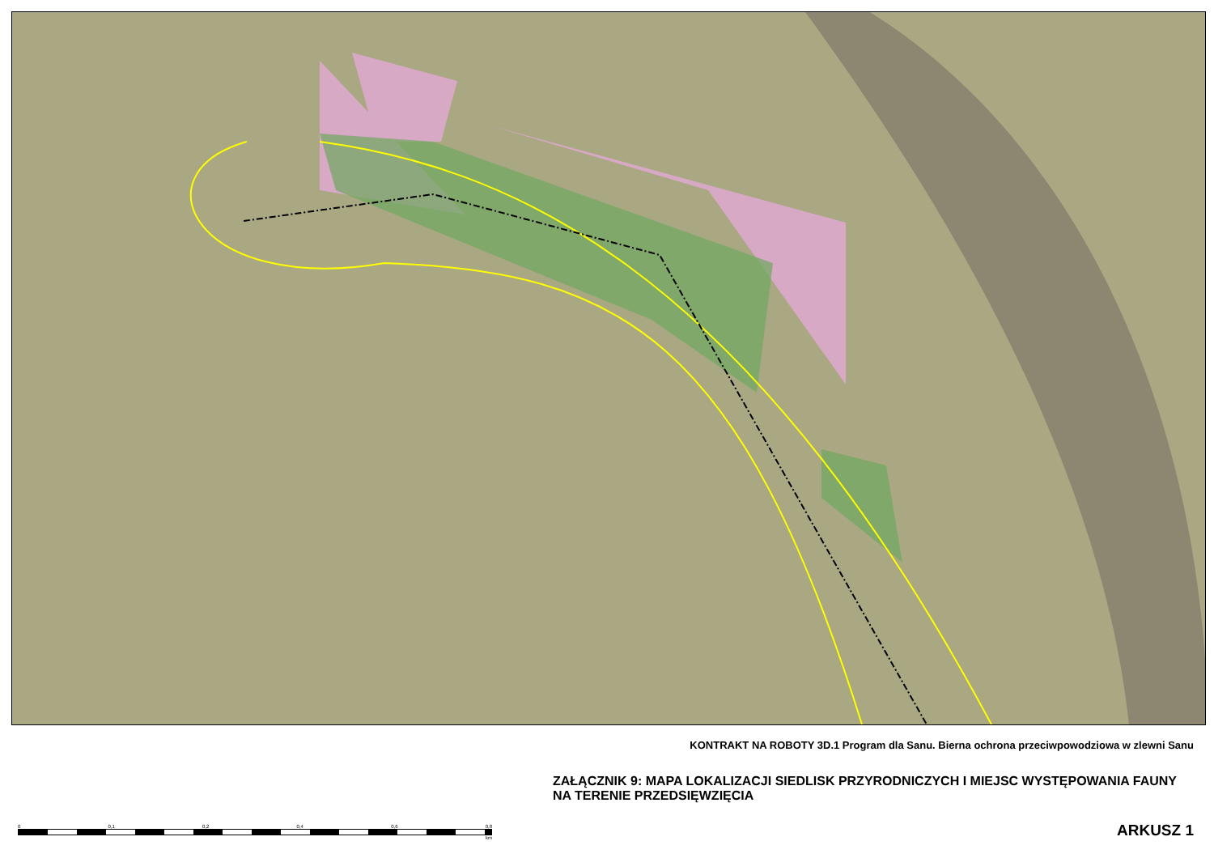KONTRAKT NA ROBOTY 3D.1 Program dla Sanu. Bierna ochrona przeciwpowodziowa w zlewni Sanu
ZAŁĄCZNIK 9: MAPA LOKALIZACJI SIEDLISK PRZYRODNICZYCH I MIEJSC WYSTĘPOWANIA FAUNY
NA TERENIE PRZEDSIĘWZIĘCIA
0 0,1 0,2 0,4 0,6 0,8
km
ARKUSZ 1